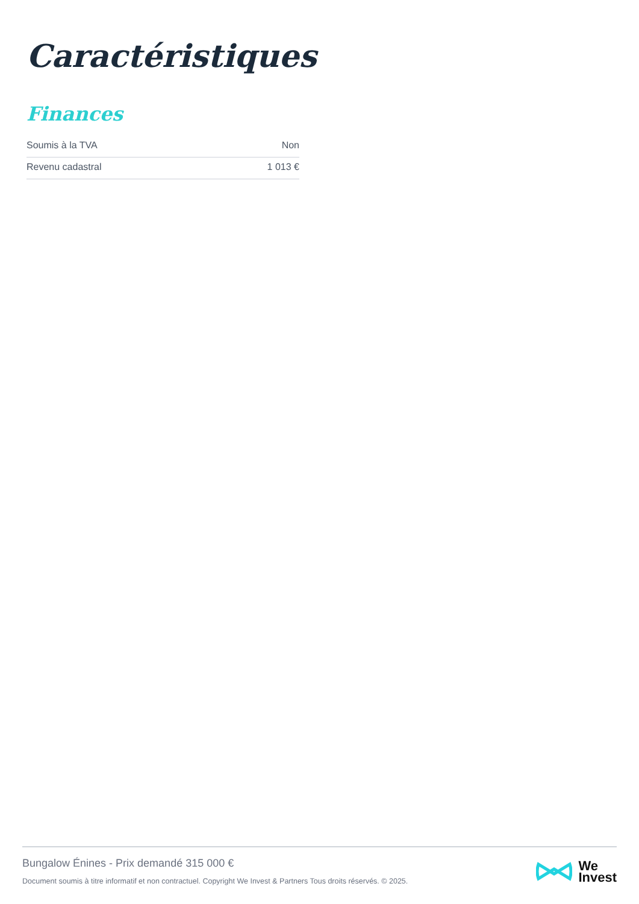Caractéristiques
Finances
| Soumis à la TVA | Non |
| Revenu cadastral | 1 013 € |
Bungalow Énines - Prix demandé 315 000 €
Document soumis à titre informatif et non contractuel. Copyright We Invest & Partners Tous droits réservés. © 2025.
We
Invest